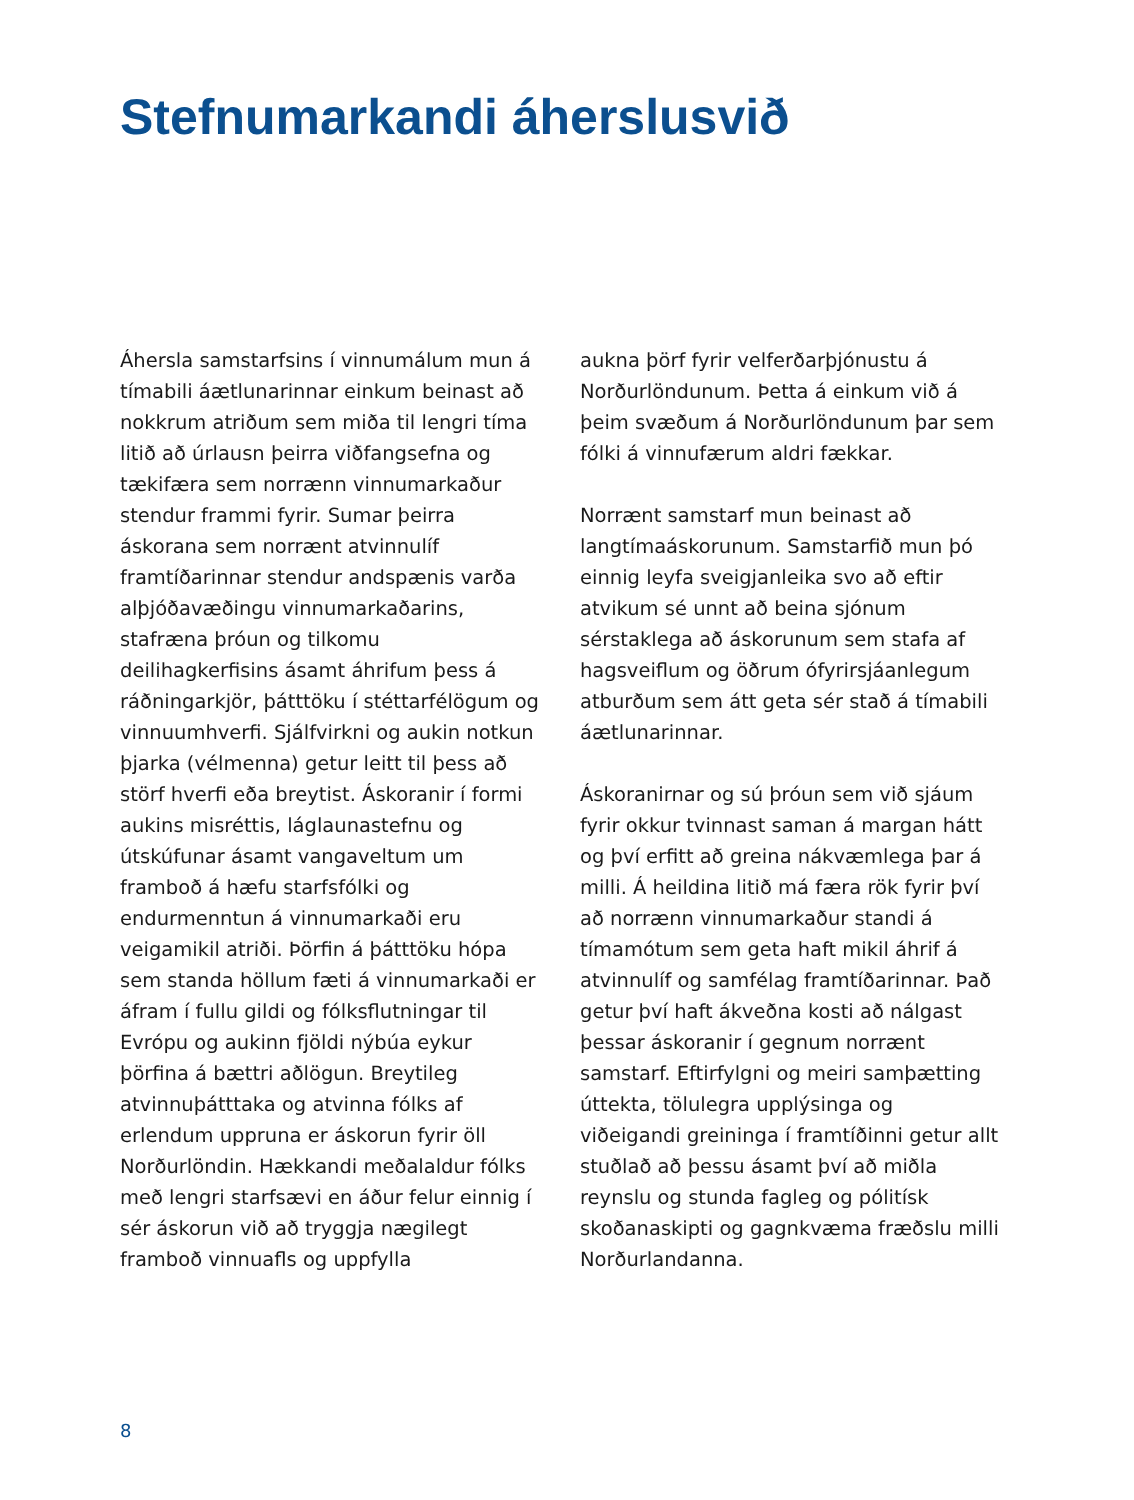Stefnumarkandi áherslusvið
Áhersla samstarfsins í vinnumálum mun á tímabili áætlunarinnar einkum beinast að nokkrum atriðum sem miða til lengri tíma litið að úrlausn þeirra viðfangsefna og tækifæra sem norrænn vinnumarkaður stendur frammi fyrir. Sumar þeirra áskorana sem norrænt atvinnulíf framtíðarinnar stendur andspænis varða alþjóðavæðingu vinnumarkaðarins, stafræna þróun og tilkomu deilihagkerfisins ásamt áhrifum þess á ráðningarkjör, þátttöku í stéttarfélögum og vinnuumhverfi. Sjálfvirkni og aukin notkun þjarka (vélmenna) getur leitt til þess að störf hverfi eða breytist. Áskoranir í formi aukins misréttis, láglaunastefnu og útskúfunar ásamt vangaveltum um framboð á hæfu starfsfólki og endurmenntun á vinnumarkaði eru veigamikil atriði. Þörfin á þátttöku hópa sem standa höllum fæti á vinnumarkaði er áfram í fullu gildi og fólksflutningar til Evrópu og aukinn fjöldi nýbúa eykur þörfina á bættri aðlögun. Breytileg atvinnuþátttaka og atvinna fólks af erlendum uppruna er áskorun fyrir öll Norðurlöndin. Hækkandi meðalaldur fólks með lengri starfsævi en áður felur einnig í sér áskorun við að tryggja nægilegt framboð vinnuafls og uppfylla
aukna þörf fyrir velferðarþjónustu á Norðurlöndunum. Þetta á einkum við á þeim svæðum á Norðurlöndunum þar sem fólki á vinnufærum aldri fækkar.
Norrænt samstarf mun beinast að langtímaáskorunum. Samstarfið mun þó einnig leyfa sveigjanleika svo að eftir atvikum sé unnt að beina sjónum sérstaklega að áskorunum sem stafa af hagsveiflum og öðrum ófyrirsjáanlegum atburðum sem átt geta sér stað á tímabili áætlunarinnar.
Áskoranirnar og sú þróun sem við sjáum fyrir okkur tvinnast saman á margan hátt og því erfitt að greina nákvæmlega þar á milli. Á heildina litið má færa rök fyrir því að norrænn vinnumarkaður standi á tímamótum sem geta haft mikil áhrif á atvinnulíf og samfélag framtíðarinnar. Það getur því haft ákveðna kosti að nálgast þessar áskoranir í gegnum norrænt samstarf. Eftirfylgni og meiri samþætting úttekta, tölulegra upplýsinga og viðeigandi greininga í framtíðinni getur allt stuðlað að þessu ásamt því að miðla reynslu og stunda fagleg og pólitísk skoðanaskipti og gagnkvæma fræðslu milli Norðurlandanna.
8